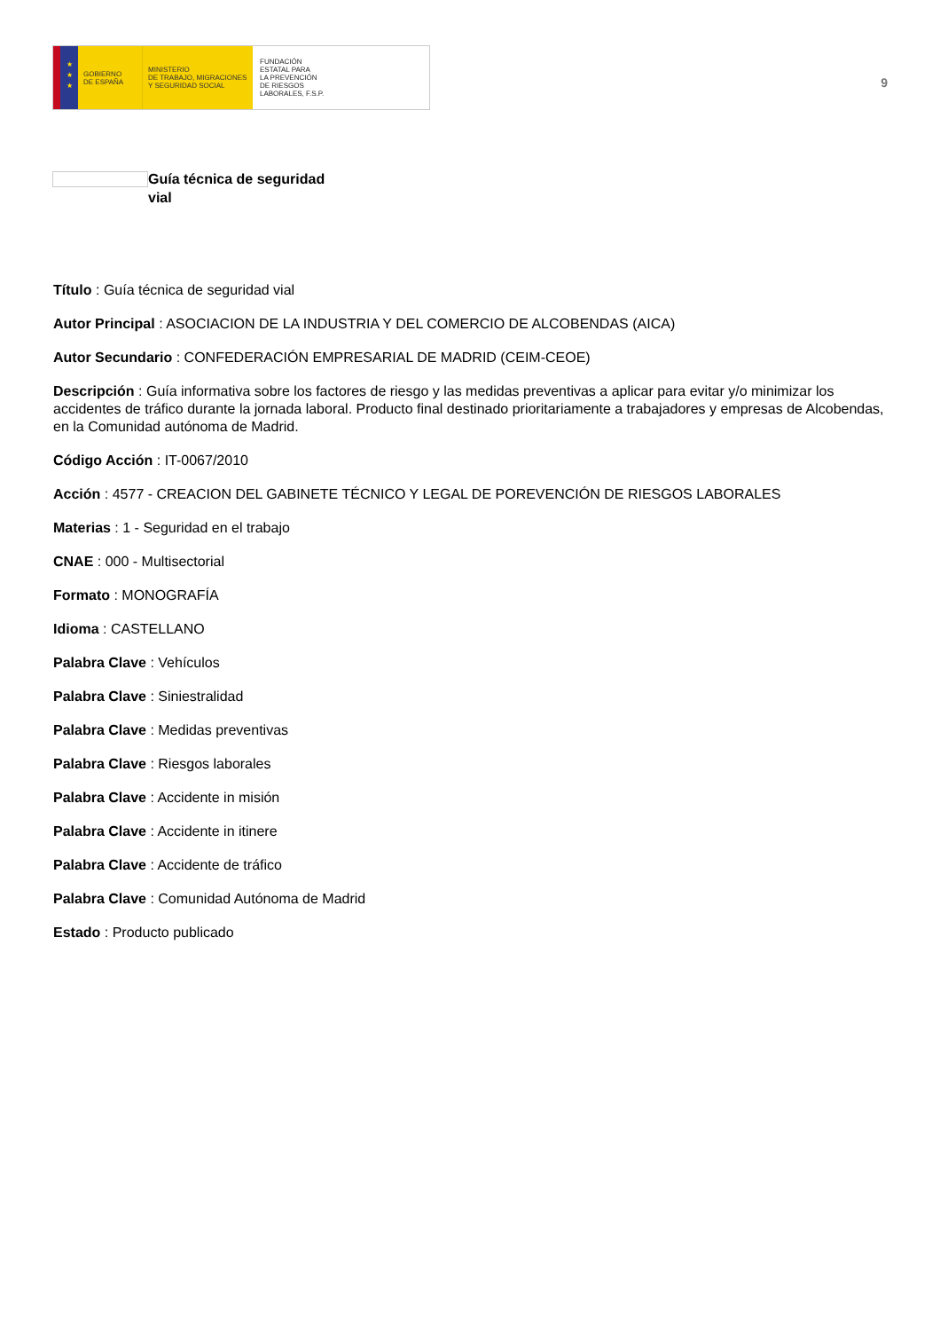★
★
★
GOBIERNO
DE ESPAÑA
MINISTERIO
DE TRABAJO, MIGRACIONES
Y SEGURIDAD SOCIAL
FUNDACIÓN
ESTATAL PARA
LA PREVENCIÓN
DE RIESGOS
LABORALES, F.S.P.
9
Guía técnica de seguridad vial
Título : Guía técnica de seguridad vial
Autor Principal : ASOCIACION DE LA INDUSTRIA Y DEL COMERCIO DE ALCOBENDAS (AICA)
Autor Secundario : CONFEDERACIÓN EMPRESARIAL DE MADRID (CEIM-CEOE)
Descripción : Guía informativa sobre los factores de riesgo y las medidas preventivas a aplicar para evitar y/o minimizar los accidentes de tráfico durante la jornada laboral. Producto final destinado prioritariamente a trabajadores y empresas de Alcobendas, en la Comunidad autónoma de Madrid.
Código Acción : IT-0067/2010
Acción : 4577 - CREACION DEL GABINETE TÉCNICO Y LEGAL DE POREVENCIÓN DE RIESGOS LABORALES
Materias : 1 - Seguridad en el trabajo
CNAE : 000 - Multisectorial
Formato : MONOGRAFÍA
Idioma : CASTELLANO
Palabra Clave : Vehículos
Palabra Clave : Siniestralidad
Palabra Clave : Medidas preventivas
Palabra Clave : Riesgos laborales
Palabra Clave : Accidente in misión
Palabra Clave : Accidente in itinere
Palabra Clave : Accidente de tráfico
Palabra Clave : Comunidad Autónoma de Madrid
Estado : Producto publicado